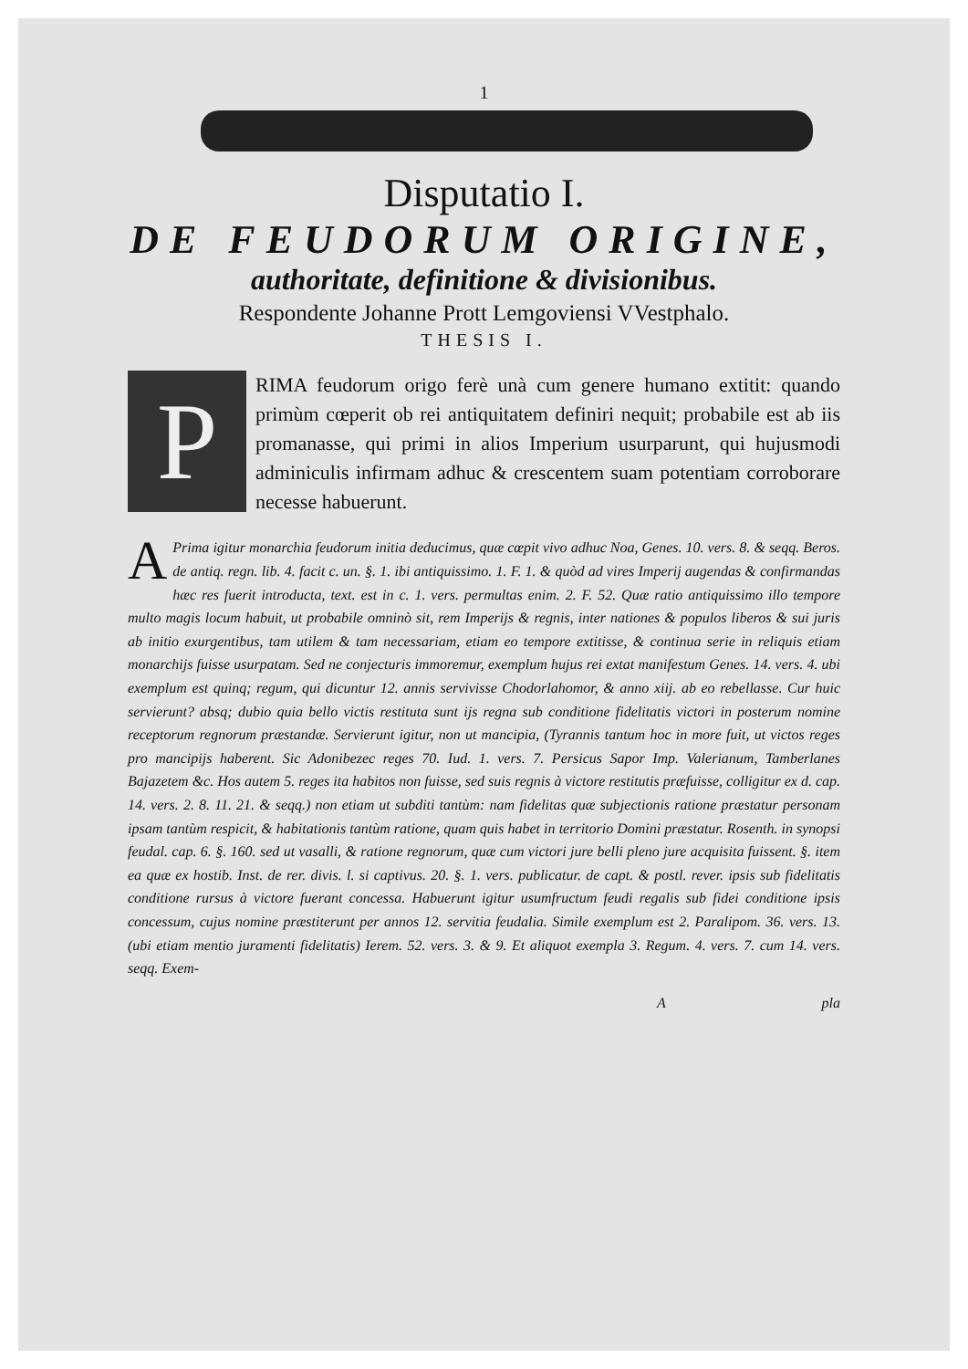1
Disputatio I.
DE FEUDORUM ORIGINE,
authoritate, definitione & divisionibus.
Respondente Johanne Prott Lemgoviensi VVestphalo.
THESIS I.
PRIMA feudorum origo ferè unà cum genere humano extitit: quando primùm cœperit ob rei antiquitatem definiri nequit; probabile est ab iis promanasse, qui primi in alios Imperium usurparunt, qui hujusmodi adminiculis infirmam adhuc & crescentem suam potentiam corroborare necesse habuerunt.
APrima igitur monarchia feudorum initia deducimus, quæ cœpit vivo adhuc Noa, Genes. 10. vers. 8. & seqq. Beros. de antiq. regn. lib. 4. facit c. un. §. 1. ibi antiquissimo. 1. F. 1. & quòd ad vires Imperij augendas & confirmandas hæc res fuerit introducta, text. est in c. 1. vers. permultas enim. 2. F. 52. Quæ ratio antiquissimo illo tempore multo magis locum habuit, ut probabile omninò sit, rem Imperijs & regnis, inter nationes & populos liberos & sui juris ab initio exurgentibus, tam utilem & tam necessariam, etiam eo tempore extitisse, & continua serie in reliquis etiam monarchijs fuisse usurpatam. Sed ne conjecturis immoremur, exemplum hujus rei extat manifestum Genes. 14. vers. 4. ubi exemplum est quinq; regum, qui dicuntur 12. annis servivisse Chodorlahomor, & anno xiij. ab eo rebellasse. Cur huic servierunt? absq; dubio quia bello victis restituta sunt ijs regna sub conditione fidelitatis victori in posterum nomine receptorum regnorum præstandæ. Servierunt igitur, non ut mancipia, (Tyrannis tantum hoc in more fuit, ut victos reges pro mancipijs haberent. Sic Adonibezec reges 70. Iud. 1. vers. 7. Persicus Sapor Imp. Valerianum, Tamberlanes Bajazetem &c. Hos autem 5. reges ita habitos non fuisse, sed suis regnis à victore restitutis præfuisse, colligitur ex d. cap. 14. vers. 2. 8. 11. 21. & seqq.) non etiam ut subditi tantùm: nam fidelitas quæ subjectionis ratione præstatur personam ipsam tantùm respicit, & habitationis tantùm ratione, quam quis habet in territorio Domini præstatur. Rosenth. in synopsi feudal. cap. 6. §. 160. sed ut vasalli, & ratione regnorum, quæ cum victori jure belli pleno jure acquisita fuissent. §. item ea quæ ex hostib. Inst. de rer. divis. l. si captivus. 20. §. 1. vers. publicatur. de capt. & postl. rever. ipsis sub fidelitatis conditione rursus à victore fuerant concessa. Habuerunt igitur usumfructum feudi regalis sub fidei conditione ipsis concessum, cujus nomine præstiterunt per annos 12. servitia feudalia. Simile exemplum est 2. Paralipom. 36. vers. 13. (ubi etiam mentio juramenti fidelitatis) Ierem. 52. vers. 3. & 9. Et aliquot exempla 3. Regum. 4. vers. 7. cum 14. vers. seqq. Exem-
A pla